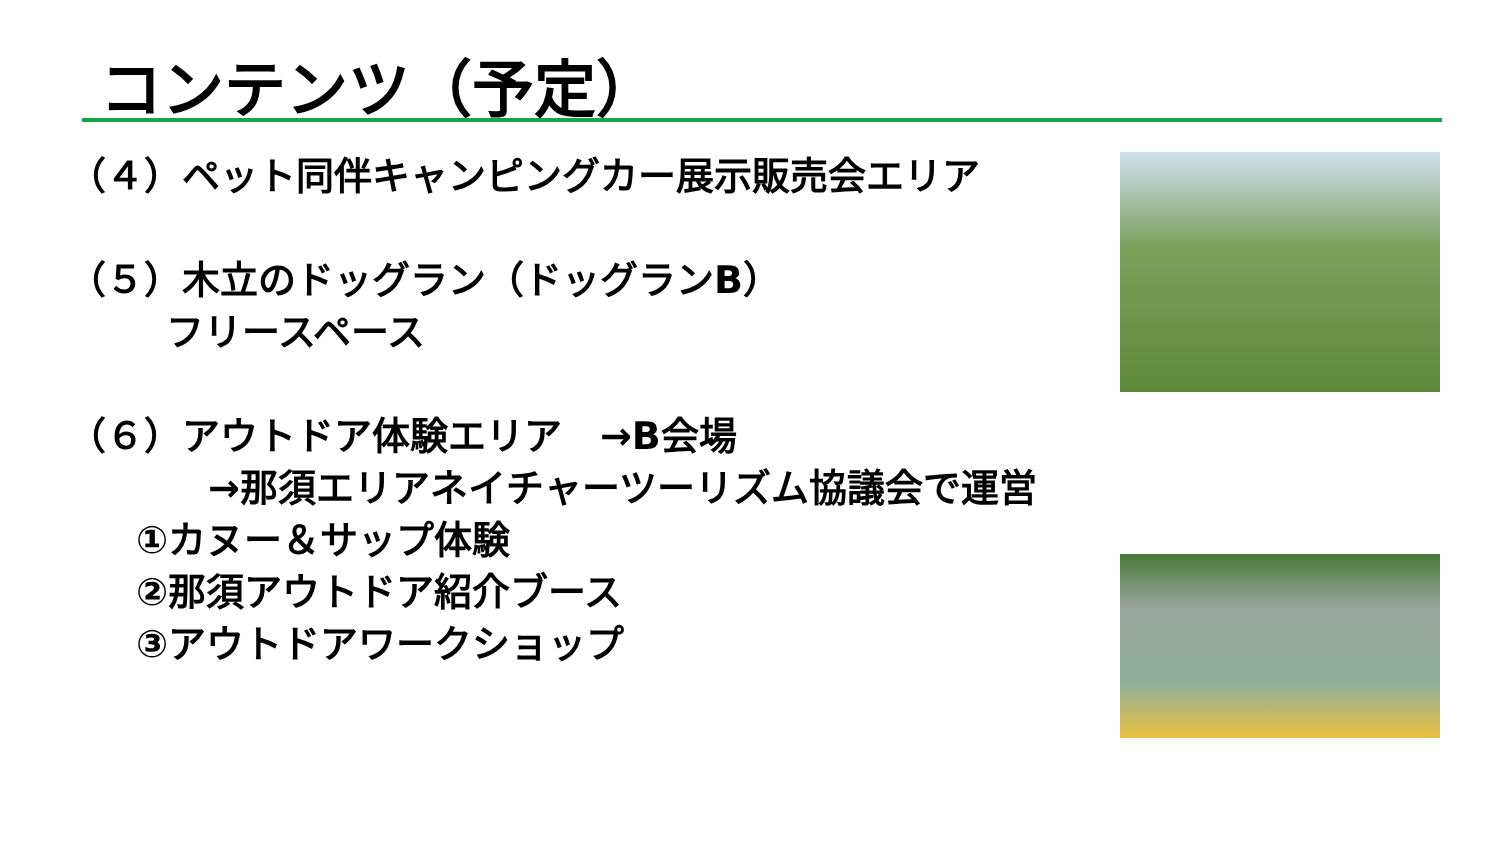コンテンツ（予定）
（４）ペット同伴キャンピングカー展示販売会エリア
（５）木立のドッグラン（ドッグランB）
フリースペース
（６）アウトドア体験エリア　→B会場
→那須エリアネイチャーツーリズム協議会で運営
①カヌー＆サップ体験
②那須アウトドア紹介ブース
③アウトドアワークショップ